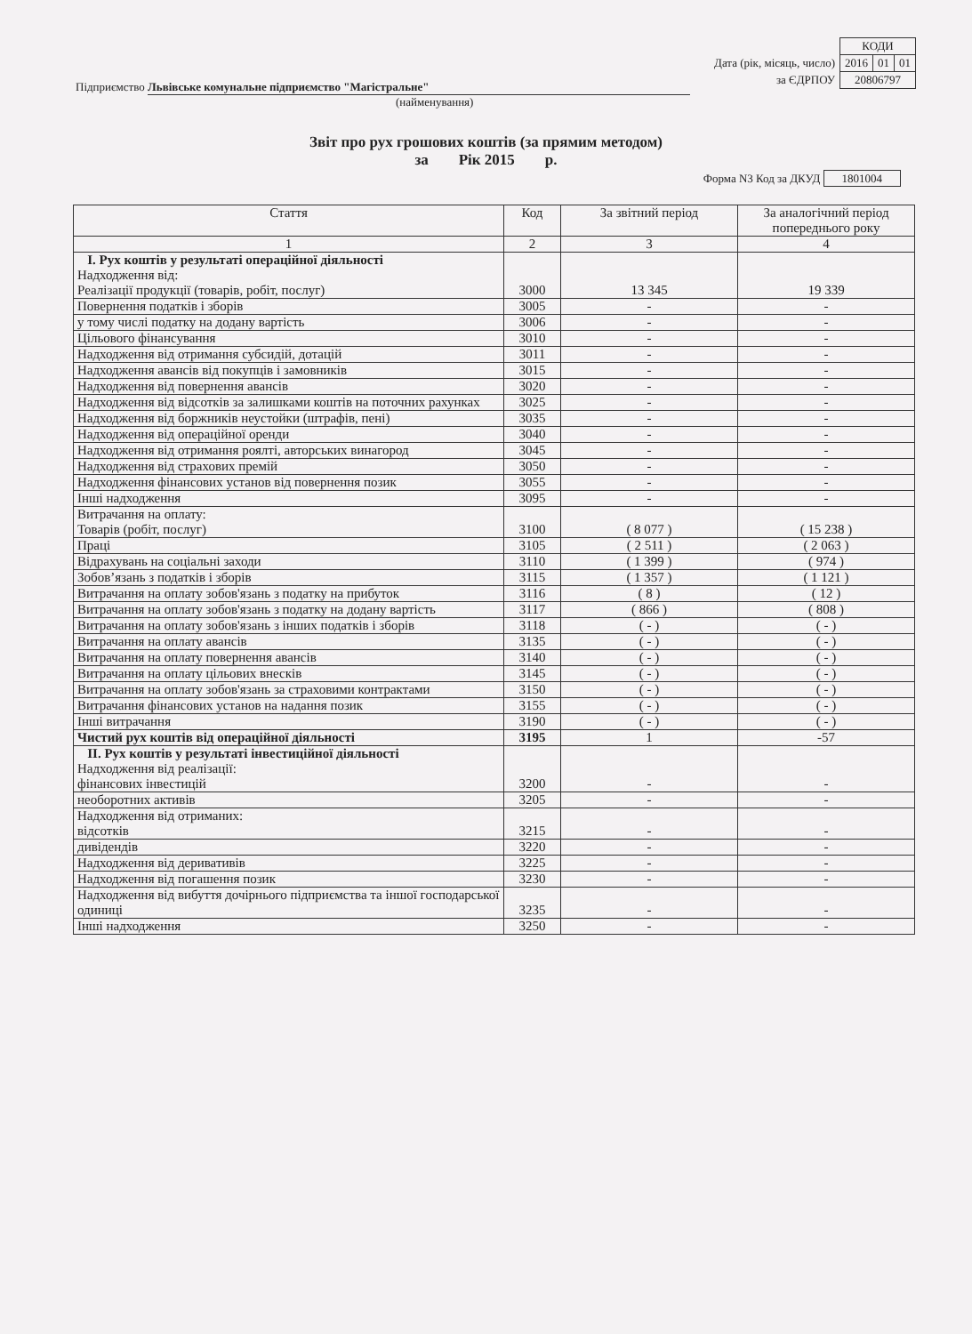| | КОДИ | | |
| Дата (рік, місяць, число) | 2016 | 01 | 01 |
| за ЄДРПОУ | 20806797 | | |
Підприємство Львівське комунальне підприємство "Магістральне"
(найменування)
Звіт про рух грошових коштів (за прямим методом)
за Рік 2015 р.
Форма N3 Код за ДКУД 1801004
| Стаття | Код | За звітний період | За аналогічний період попереднього року |
| --- | --- | --- | --- |
| 1 | 2 | 3 | 4 |
| І. Рух коштів у результаті операційної діяльності Надходження від: Реалізації продукції (товарів, робіт, послуг) | 3000 | 13 345 | 19 339 |
| Повернення податків і зборів | 3005 | - | - |
| у тому числі податку на додану вартість | 3006 | - | - |
| Цільового фінансування | 3010 | - | - |
| Надходження від отримання субсидій, дотацій | 3011 | - | - |
| Надходження авансів від покупців і замовників | 3015 | - | - |
| Надходження від повернення авансів | 3020 | - | - |
| Надходження від відсотків за залишками коштів на поточних рахунках | 3025 | - | - |
| Надходження від боржників неустойки (штрафів, пені) | 3035 | - | - |
| Надходження від операційної оренди | 3040 | - | - |
| Надходження від отримання роялті, авторських винагород | 3045 | - | - |
| Надходження від страхових премій | 3050 | - | - |
| Надходження фінансових установ від повернення позик | 3055 | - | - |
| Інші надходження | 3095 | - | - |
| Витрачання на оплату: Товарів (робіт, послуг) | 3100 | ( 8 077 ) | ( 15 238 ) |
| Праці | 3105 | ( 2 511 ) | ( 2 063 ) |
| Відрахувань на соціальні заходи | 3110 | ( 1 399 ) | ( 974 ) |
| Зобов’язань з податків і зборів | 3115 | ( 1 357 ) | ( 1 121 ) |
| Витрачання на оплату зобов'язань з податку на прибуток | 3116 | ( 8 ) | ( 12 ) |
| Витрачання на оплату зобов'язань з податку на додану вартість | 3117 | ( 866 ) | ( 808 ) |
| Витрачання на оплату зобов'язань з інших податків і зборів | 3118 | ( - ) | ( - ) |
| Витрачання на оплату авансів | 3135 | ( - ) | ( - ) |
| Витрачання на оплату повернення авансів | 3140 | ( - ) | ( - ) |
| Витрачання на оплату цільових внесків | 3145 | ( - ) | ( - ) |
| Витрачання на оплату зобов'язань за страховими контрактами | 3150 | ( - ) | ( - ) |
| Витрачання фінансових установ на надання позик | 3155 | ( - ) | ( - ) |
| Інші витрачання | 3190 | ( - ) | ( - ) |
| Чистий рух коштів від операційної діяльності | 3195 | 1 | -57 |
| ІІ. Рух коштів у результаті інвестиційної діяльності Надходження від реалізації: фінансових інвестицій | 3200 | - | - |
| необоротних активів | 3205 | - | - |
| Надходження від отриманих: відсотків | 3215 | - | - |
| дивідендів | 3220 | - | - |
| Надходження від деривативів | 3225 | - | - |
| Надходження від погашення позик | 3230 | - | - |
| Надходження від вибуття дочірнього підприємства та іншої господарської одиниці | 3235 | - | - |
| Інші надходження | 3250 | - | - |